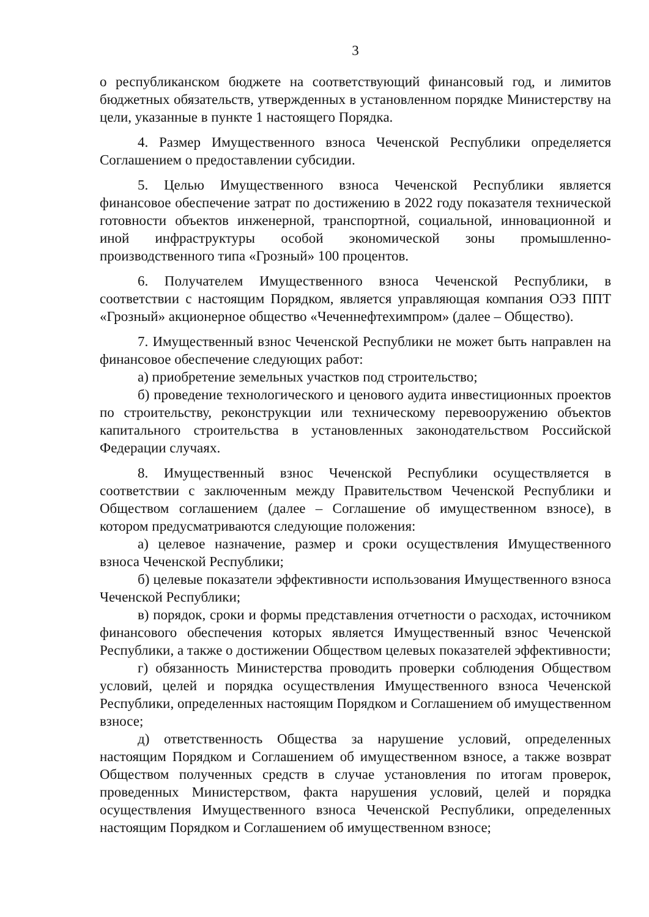3
о республиканском бюджете на соответствующий финансовый год, и лимитов бюджетных обязательств, утвержденных в установленном порядке Министерству на цели, указанные в пункте 1 настоящего Порядка.
4. Размер Имущественного взноса Чеченской Республики определяется Соглашением о предоставлении субсидии.
5. Целью Имущественного взноса Чеченской Республики является финансовое обеспечение затрат по достижению в 2022 году показателя технической готовности объектов инженерной, транспортной, социальной, инновационной и иной инфраструктуры особой экономической зоны промышленно-производственного типа «Грозный» 100 процентов.
6. Получателем Имущественного взноса Чеченской Республики, в соответствии с настоящим Порядком, является управляющая компания ОЭЗ ППТ «Грозный» акционерное общество «Чеченнефтехимпром» (далее – Общество).
7. Имущественный взнос Чеченской Республики не может быть направлен на финансовое обеспечение следующих работ:
а) приобретение земельных участков под строительство;
б) проведение технологического и ценового аудита инвестиционных проектов по строительству, реконструкции или техническому перевооружению объектов капитального строительства в установленных законодательством Российской Федерации случаях.
8. Имущественный взнос Чеченской Республики осуществляется в соответствии с заключенным между Правительством Чеченской Республики и Обществом соглашением (далее – Соглашение об имущественном взносе), в котором предусматриваются следующие положения:
а) целевое назначение, размер и сроки осуществления Имущественного взноса Чеченской Республики;
б) целевые показатели эффективности использования Имущественного взноса Чеченской Республики;
в) порядок, сроки и формы представления отчетности о расходах, источником финансового обеспечения которых является Имущественный взнос Чеченской Республики, а также о достижении Обществом целевых показателей эффективности;
г) обязанность Министерства проводить проверки соблюдения Обществом условий, целей и порядка осуществления Имущественного взноса Чеченской Республики, определенных настоящим Порядком и Соглашением об имущественном взносе;
д) ответственность Общества за нарушение условий, определенных настоящим Порядком и Соглашением об имущественном взносе, а также возврат Обществом полученных средств в случае установления по итогам проверок, проведенных Министерством, факта нарушения условий, целей и порядка осуществления Имущественного взноса Чеченской Республики, определенных настоящим Порядком и Соглашением об имущественном взносе;